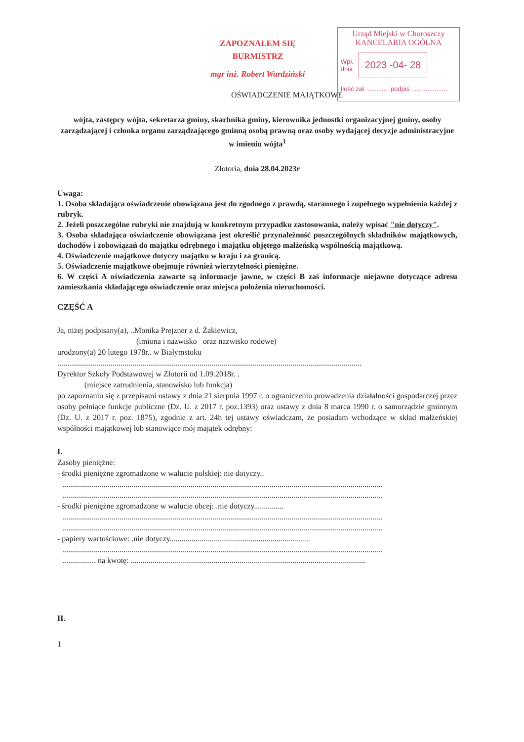ZAPOZNAŁEM SIĘ
BURMISTRZ
mgr inż. Robert Wardziński
Urząd Miejski w Choroszczy
KANCELARIA OGÓLNA
Wpł.
dnia
2023 -04- 28
Ilość zał. ............ podpis ....................
OŚWIADCZENIE MAJĄTKOWE
wójta, zastępcy wójta, sekretarza gminy, skarbnika gminy, kierownika jednostki organizacyjnej gminy, osoby zarządzającej i członka organu zarządzającego gminną osobą prawną oraz osoby wydającej decyzje administracyjne w imieniu wójta<sup>1</sup>
Złotoria, dnia 28.04.2023r
Uwaga:
1. Osoba składająca oświadczenie obowiązana jest do zgodnego z prawdą, starannego i zupełnego wypełnienia każdej z rubryk.
2. Jeżeli poszczególne rubryki nie znajdują w konkretnym przypadku zastosowania, należy wpisać "nie dotyczy".
3. Osoba składająca oświadczenie obowiązana jest określić przynależność poszczególnych składników majątkowych, dochodów i zobowiązań do majątku odrębnego i majątku objętego małżeńską wspólnością majątkową.
4. Oświadczenie majątkowe dotyczy majątku w kraju i za granicą.
5. Oświadczenie majątkowe obejmuje również wierzytelności pieniężne.
6. W części A oświadczenia zawarte są informacje jawne, w części B zaś informacje niejawne dotyczące adresu zamieszkania składającego oświadczenie oraz miejsca położenia nieruchomości.
CZĘŚĆ A
Ja, niżej podpisany(a), ..Monika Prejzner z d. Żakiewicz,
(imiona i nazwisko oraz nazwisko rodowe)
urodzony(a) 20 lutego 1978r.. w Białymstoku
..........................................................................................................................................................
Dyrektor Szkoły Podstawowej w Złotorii od 1.09.2018r. .
(miejsce zatrudnienia, stanowisko lub funkcja)
po zapoznaniu się z przepisami ustawy z dnia 21 sierpnia 1997 r. o ograniczeniu prowadzenia działalności gospodarczej przez osoby pełniące funkcje publiczne (Dz. U. z 2017 r. poz.1393) oraz ustawy z dnia 8 marca 1990 r. o samorządzie gminnym (Dz. U. z 2017 r. poz. 1875), zgodnie z art. 24h tej ustawy oświadczam, że posiadam wchodzące w skład małżeńskiej wspólności majątkowej lub stanowiące mój majątek odrębny:
I.
Zasoby pieniężne:
- środki pieniężne zgromadzone w walucie polskiej: nie dotyczy..
..................................................................................................................................................................
..................................................................................................................................................................
- środki pieniężne zgromadzone w walucie obcej: .nie dotyczy...............
..................................................................................................................................................................
..................................................................................................................................................................
- papiery wartościowe: .nie dotyczy.......................................................................
..................................................................................................................................................................
................. na kwotę: .......................................................................................................................
II.
1